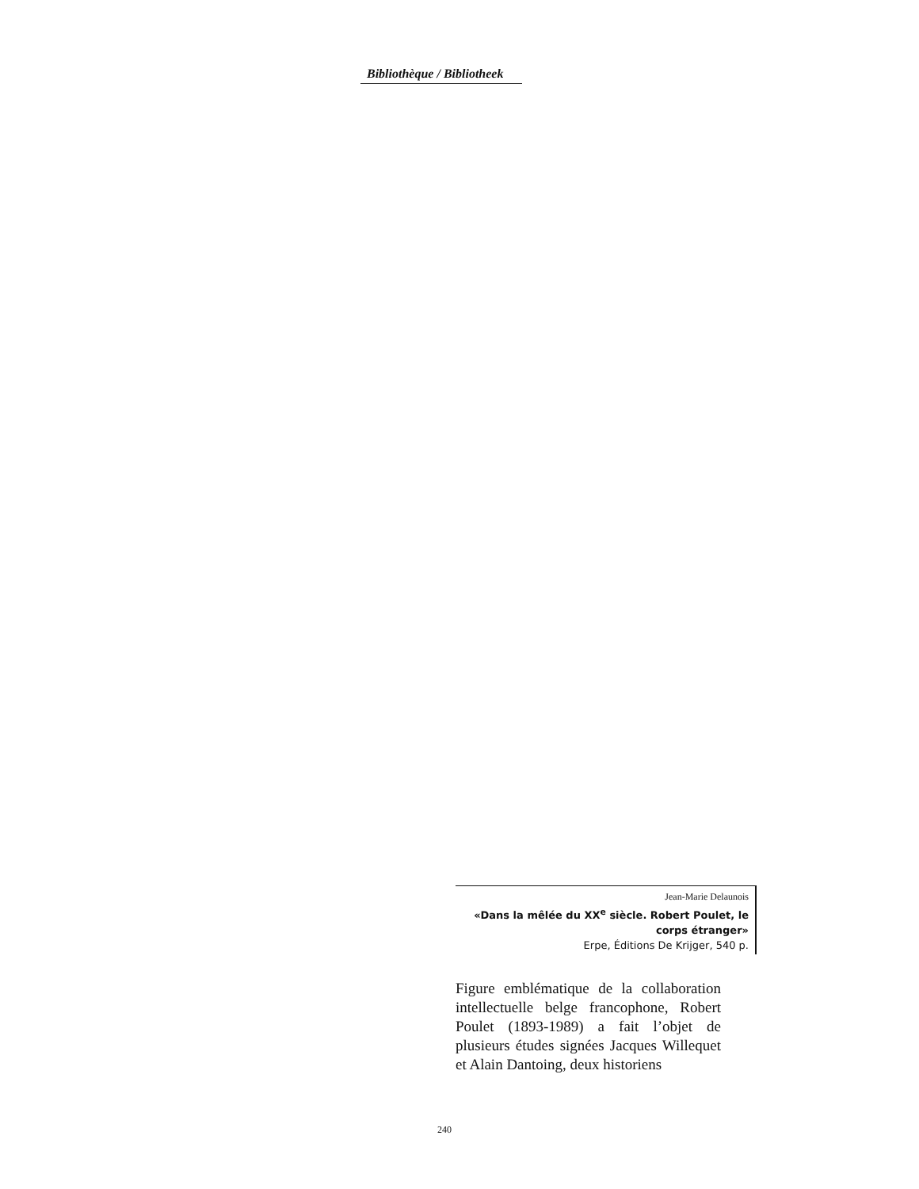Bibliothèque / Bibliotheek
Jean-Marie Delaunois
«Dans la mêlée du XX<sup>e</sup> siècle. Robert Poulet, le corps étranger»
Erpe, Éditions De Krijger, 540 p.
Figure emblématique de la collaboration intellectuelle belge francophone, Robert Poulet (1893-1989) a fait l’objet de plusieurs études signées Jacques Willequet et Alain Dantoing, deux historiens
240